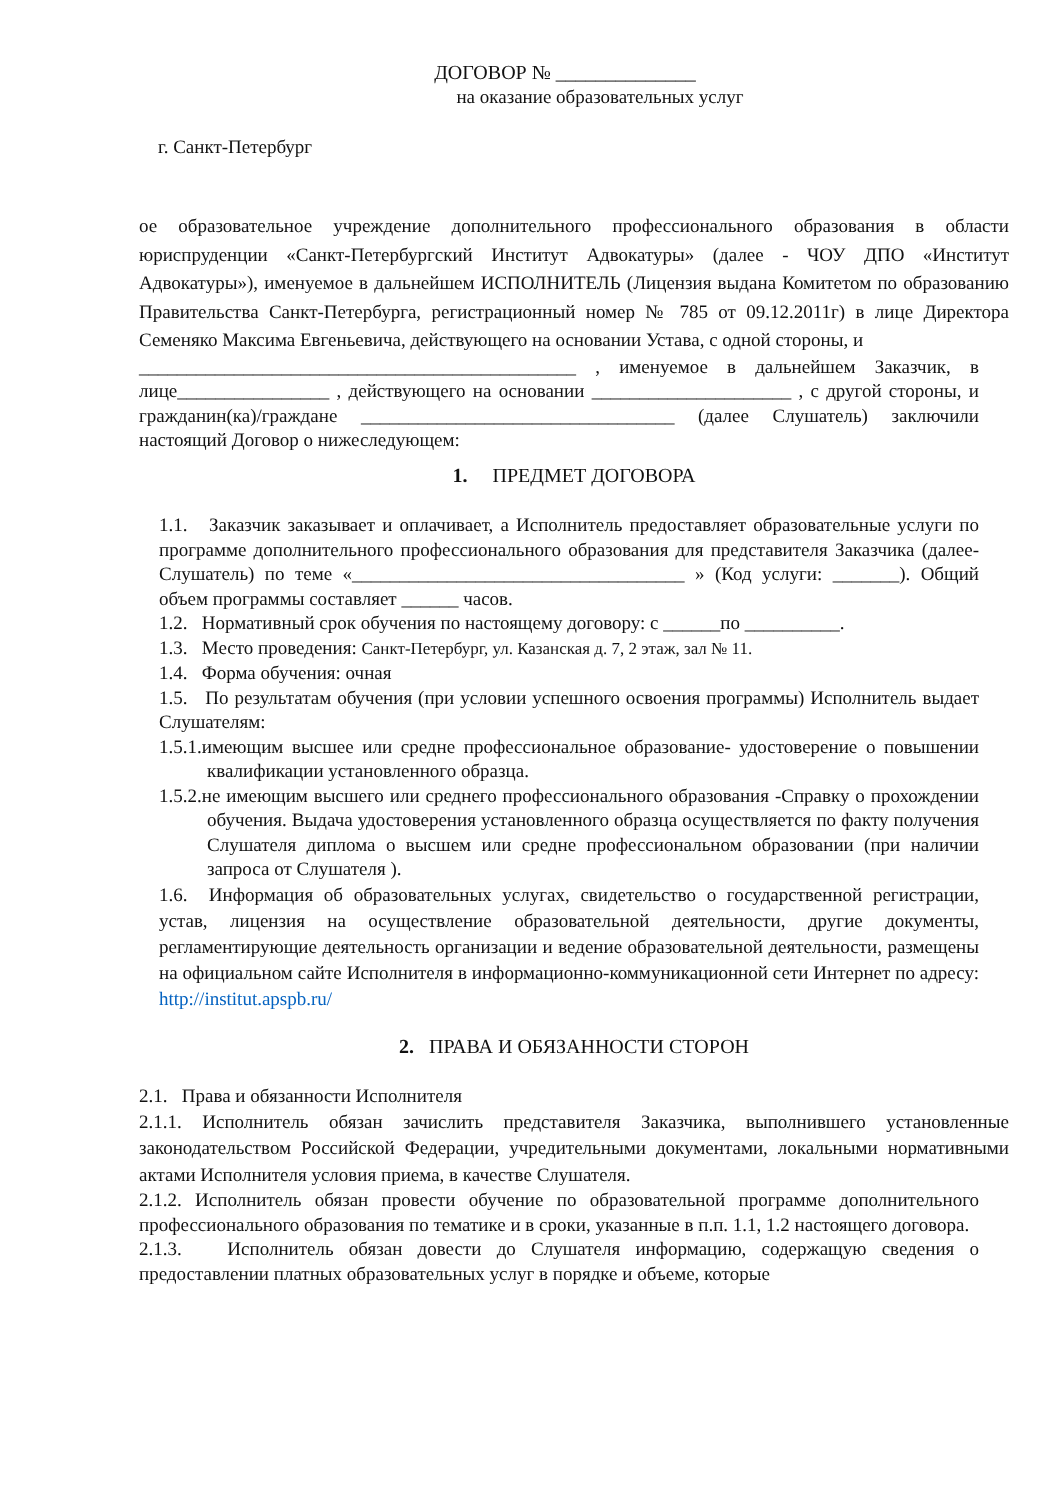ДОГОВОР № ______________
на оказание образовательных услуг
г. Санкт-Петербург
ое образовательное учреждение дополнительного профессионального образования в области юриспруденции «Санкт-Петербургский Институт Адвокатуры» (далее - ЧОУ ДПО «Институт Адвокатуры»), именуемое в дальнейшем ИСПОЛНИТЕЛЬ (Лицензия выдана Комитетом по образованию Правительства Санкт-Петербурга, регистрационный номер № 785 от 09.12.2011г) в лице Директора Семеняко Максима Евгеньевича, действующего на основании Устава, с одной стороны, и
______________________________________________ , именуемое в дальнейшем Заказчик, в лице________________ , действующего на основании _____________________ , с другой стороны, и гражданин(ка)/граждане _________________________________ (далее Слушатель) заключили настоящий Договор о нижеследующем:
1. ПРЕДМЕТ ДОГОВОРА
1.1. Заказчик заказывает и оплачивает, а Исполнитель предоставляет образовательные услуги по программе дополнительного профессионального образования для представителя Заказчика (далее- Слушатель) по теме «___________________________________ » (Код услуги: _______). Общий объем программы составляет ______ часов.
1.2. Нормативный срок обучения по настоящему договору: с ______по __________.
1.3. Место проведения: Санкт-Петербург, ул. Казанская д. 7, 2 этаж, зал № 11.
1.4. Форма обучения: очная
1.5. По результатам обучения (при условии успешного освоения программы) Исполнитель выдает Слушателям:
1.5.1.имеющим высшее или средне профессиональное образование- удостоверение о повышении квалификации установленного образца.
1.5.2.не имеющим высшего или среднего профессионального образования -Справку о прохождении обучения. Выдача удостоверения установленного образца осуществляется по факту получения Слушателя диплома о высшем или средне профессиональном образовании (при наличии запроса от Слушателя ).
1.6. Информация об образовательных услугах, свидетельство о государственной регистрации, устав, лицензия на осуществление образовательной деятельности, другие документы, регламентирующие деятельность организации и ведение образовательной деятельности, размещены на официальном сайте Исполнителя в информационно-коммуникационной сети Интернет по адресу: http://institut.apspb.ru/
2. ПРАВА И ОБЯЗАННОСТИ СТОРОН
2.1. Права и обязанности Исполнителя
2.1.1. Исполнитель обязан зачислить представителя Заказчика, выполнившего установленные законодательством Российской Федерации, учредительными документами, локальными нормативными актами Исполнителя условия приема, в качестве Слушателя.
2.1.2. Исполнитель обязан провести обучение по образовательной программе дополнительного профессионального образования по тематике и в сроки, указанные в п.п. 1.1, 1.2 настоящего договора.
2.1.3. Исполнитель обязан довести до Слушателя информацию, содержащую сведения о предоставлении платных образовательных услуг в порядке и объеме, которые